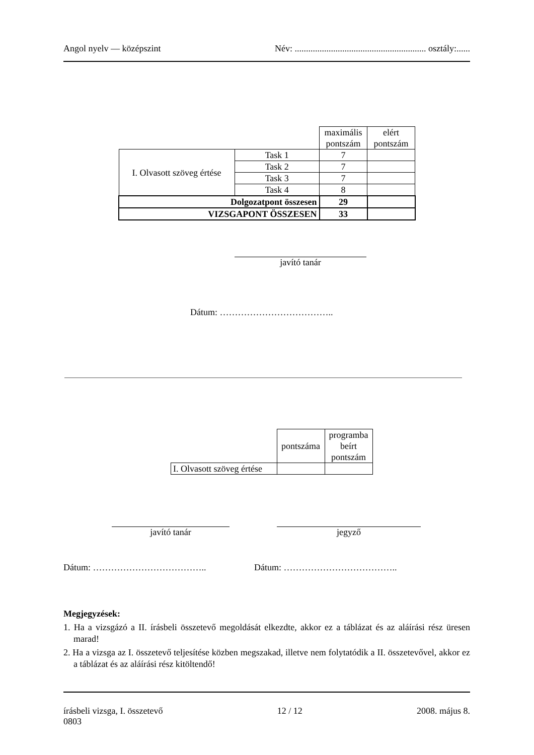Angol nyelv — középszint Név: .......................................................... osztály:......
| | | maximális pontszám | elért pontszám |
| I. Olvasott szöveg értése | Task 1 | 7 | |
| | Task 2 | 7 | |
| | Task 3 | 7 | |
| | Task 4 | 8 | |
| Dolgozatpont összesen | | 29 | |
| VIZSGAPONT ÖSSZESEN | | 33 | |
javító tanár
Dátum: ………………………………..
| | pontszáma | programba beírt pontszám |
| I. Olvasott szöveg értése | | |
javító tanár jegyző
Dátum: ……………………………….. Dátum: ………………………………..
Megjegyzések:
1. Ha a vizsgázó a II. írásbeli összetevő megoldását elkezdte, akkor ez a táblázat és az aláírási rész üresen marad!
2. Ha a vizsga az I. összetevő teljesítése közben megszakad, illetve nem folytatódik a II. összetevővel, akkor ez a táblázat és az aláírási rész kitöltendő!
írásbeli vizsga, I. összetevő
0803 12 / 12 2008. május 8.